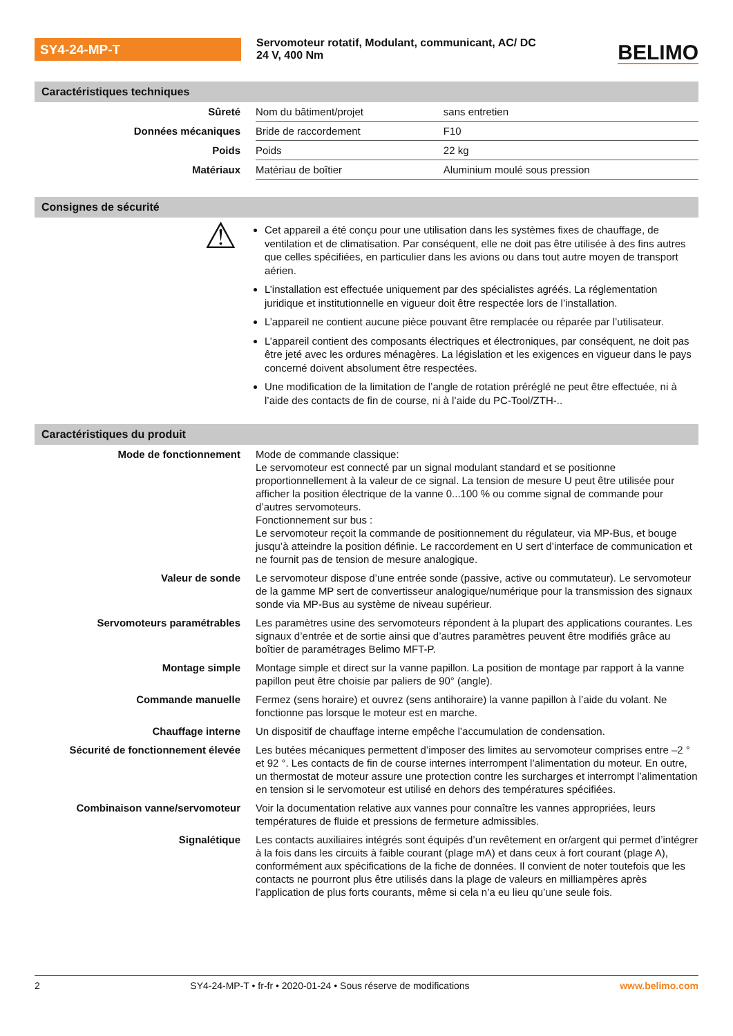SY4-24-MP-T
Servomoteur rotatif, Modulant, communicant, AC/ DC 24 V, 400 Nm
BELIMO
Caractéristiques techniques
| Sûreté | Nom du bâtiment/projet | sans entretien |
| Données mécaniques | Bride de raccordement | F10 |
| Poids | Poids | 22 kg |
| Matériaux | Matériau de boîtier | Aluminium moulé sous pression |
Consignes de sécurité
⚠
Cet appareil a été conçu pour une utilisation dans les systèmes fixes de chauffage, de ventilation et de climatisation. Par conséquent, elle ne doit pas être utilisée à des fins autres que celles spécifiées, en particulier dans les avions ou dans tout autre moyen de transport aérien.
L’installation est effectuée uniquement par des spécialistes agréés. La réglementation juridique et institutionnelle en vigueur doit être respectée lors de l’installation.
L’appareil ne contient aucune pièce pouvant être remplacée ou réparée par l’utilisateur.
L’appareil contient des composants électriques et électroniques, par conséquent, ne doit pas être jeté avec les ordures ménagères. La législation et les exigences en vigueur dans le pays concerné doivent absolument être respectées.
Une modification de la limitation de l’angle de rotation préréglé ne peut être effectuée, ni à l’aide des contacts de fin de course, ni à l’aide du PC-Tool/ZTH-..
Caractéristiques du produit
| Mode de fonctionnement | Mode de commande classique: Le servomoteur est connecté par un signal modulant standard et se positionne proportionnellement à la valeur de ce signal. La tension de mesure U peut être utilisée pour afficher la position électrique de la vanne 0...100 % ou comme signal de commande pour d’autres servomoteurs. Fonctionnement sur bus : Le servomoteur reçoit la commande de positionnement du régulateur, via MP-Bus, et bouge jusqu’à atteindre la position définie. Le raccordement en U sert d’interface de communication et ne fournit pas de tension de mesure analogique. |
| Valeur de sonde | Le servomoteur dispose d’une entrée sonde (passive, active ou commutateur). Le servomoteur de la gamme MP sert de convertisseur analogique/numérique pour la transmission des signaux sonde via MP-Bus au système de niveau supérieur. |
| Servomoteurs paramétrables | Les paramètres usine des servomoteurs répondent à la plupart des applications courantes. Les signaux d’entrée et de sortie ainsi que d’autres paramètres peuvent être modifiés grâce au boîtier de paramétrages Belimo MFT-P. |
| Montage simple | Montage simple et direct sur la vanne papillon. La position de montage par rapport à la vanne papillon peut être choisie par paliers de 90° (angle). |
| Commande manuelle | Fermez (sens horaire) et ouvrez (sens antihoraire) la vanne papillon à l’aide du volant. Ne fonctionne pas lorsque le moteur est en marche. |
| Chauffage interne | Un dispositif de chauffage interne empêche l’accumulation de condensation. |
| Sécurité de fonctionnement élevée | Les butées mécaniques permettent d’imposer des limites au servomoteur comprises entre –2 ° et 92 °. Les contacts de fin de course internes interrompent l’alimentation du moteur. En outre, un thermostat de moteur assure une protection contre les surcharges et interrompt l’alimentation en tension si le servomoteur est utilisé en dehors des températures spécifiées. |
| Combinaison vanne/servomoteur | Voir la documentation relative aux vannes pour connaître les vannes appropriées, leurs températures de fluide et pressions de fermeture admissibles. |
| Signalétique | Les contacts auxiliaires intégrés sont équipés d’un revêtement en or/argent qui permet d’intégrer à la fois dans les circuits à faible courant (plage mA) et dans ceux à fort courant (plage A), conformément aux spécifications de la fiche de données. Il convient de noter toutefois que les contacts ne pourront plus être utilisés dans la plage de valeurs en milliampères après l’application de plus forts courants, même si cela n’a eu lieu qu’une seule fois. |
2 SY4-24-MP-T • fr-fr • 2020-01-24 • Sous réserve de modifications www.belimo.com